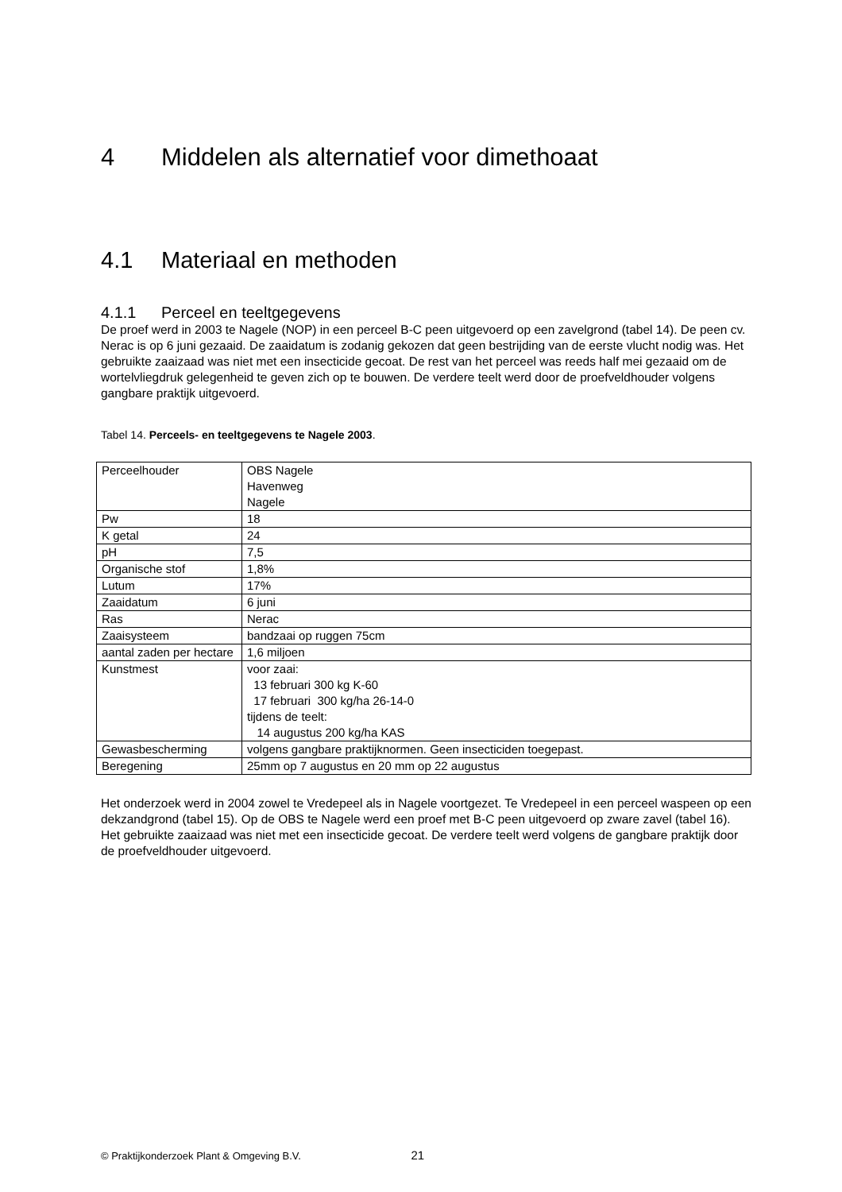4 Middelen als alternatief voor dimethoaat
4.1 Materiaal en methoden
4.1.1 Perceel en teeltgegevens
De proef werd in 2003 te Nagele (NOP) in een perceel B-C peen uitgevoerd op een zavelgrond (tabel 14). De peen cv. Nerac is op 6 juni gezaaid. De zaaidatum is zodanig gekozen dat geen bestrijding van de eerste vlucht nodig was. Het gebruikte zaaizaad was niet met een insecticide gecoat. De rest van het perceel was reeds half mei gezaaid om de wortelvliegdruk gelegenheid te geven zich op te bouwen. De verdere teelt werd door de proefveldhouder volgens gangbare praktijk uitgevoerd.
Tabel 14. Perceels- en teeltgegevens te Nagele 2003.
| Perceelhouder | OBS Nagele Havenweg Nagele |
| Pw | 18 |
| K getal | 24 |
| pH | 7,5 |
| Organische stof | 1,8% |
| Lutum | 17% |
| Zaaidatum | 6 juni |
| Ras | Nerac |
| Zaaisysteem | bandzaai op ruggen 75cm |
| aantal zaden per hectare | 1,6 miljoen |
| Kunstmest | voor zaai: 13 februari 300 kg K-60 17 februari 300 kg/ha 26-14-0 tijdens de teelt: 14 augustus 200 kg/ha KAS |
| Gewasbescherming | volgens gangbare praktijknormen. Geen insecticiden toegepast. |
| Beregening | 25mm op 7 augustus en 20 mm op 22 augustus |
Het onderzoek werd in 2004 zowel te Vredepeel als in Nagele voortgezet. Te Vredepeel in een perceel waspeen op een dekzandgrond (tabel 15). Op de OBS te Nagele werd een proef met B-C peen uitgevoerd op zware zavel (tabel 16). Het gebruikte zaaizaad was niet met een insecticide gecoat. De verdere teelt werd volgens de gangbare praktijk door de proefveldhouder uitgevoerd.
© Praktijkonderzoek Plant & Omgeving B.V. 21